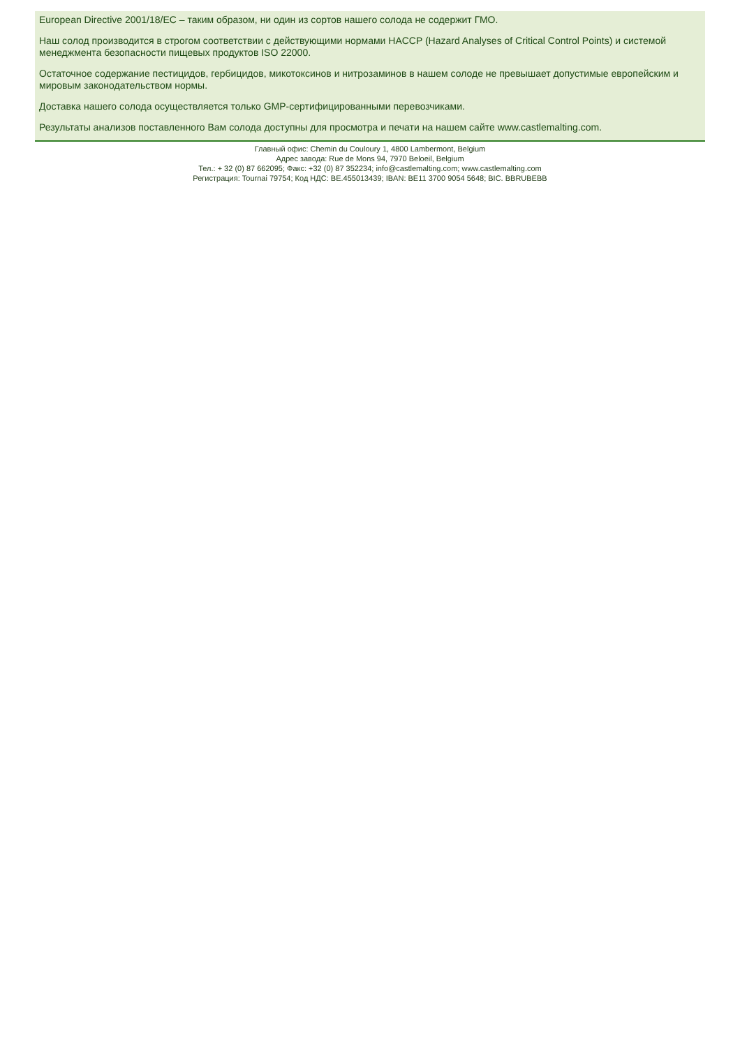European Directive 2001/18/EC – таким образом, ни один из сортов нашего солода не содержит ГМО.
Наш солод производится в строгом соответствии с действующими нормами HACCP (Hazard Analyses of Critical Control Points) и системой менеджмента безопасности пищевых продуктов ISO 22000.
Остаточное содержание пестицидов, гербицидов, микотоксинов и нитрозаминов в нашем солоде не превышает допустимые европейским и мировым законодательством нормы.
Доставка нашего солода осуществляется только GMP-сертифицированными перевозчиками.
Результаты анализов поставленного Вам солода доступны для просмотра и печати на нашем сайте www.castlemalting.com.
Главный офис: Chemin du Couloury 1, 4800 Lambermont, Belgium
Адрес завода: Rue de Mons 94, 7970 Beloeil, Belgium
Тел.: + 32 (0) 87 662095; Факс: +32 (0) 87 352234; info@castlemalting.com; www.castlemalting.com
Регистрация: Tournai 79754; Код НДС: BE.455013439; IBAN: BE11 3700 9054 5648; BIC. BBRUBEBB